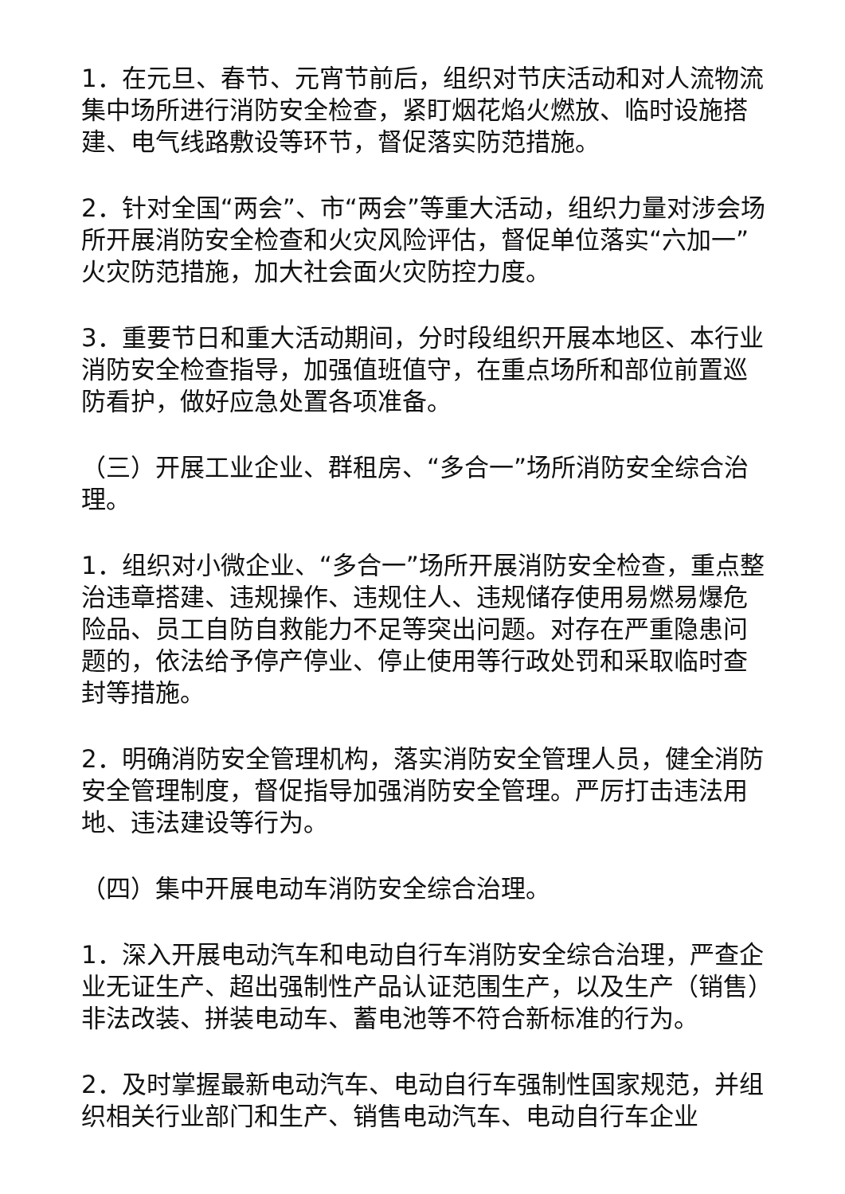1．在元旦、春节、元宵节前后，组织对节庆活动和对人流物流集中场所进行消防安全检查，紧盯烟花焰火燃放、临时设施搭建、电气线路敷设等环节，督促落实防范措施。
2．针对全国“两会”、市“两会”等重大活动，组织力量对涉会场所开展消防安全检查和火灾风险评估，督促单位落实“六加一”火灾防范措施，加大社会面火灾防控力度。
3．重要节日和重大活动期间，分时段组织开展本地区、本行业消防安全检查指导，加强值班值守，在重点场所和部位前置巡防看护，做好应急处置各项准备。
（三）开展工业企业、群租房、“多合一”场所消防安全综合治理。
1．组织对小微企业、“多合一”场所开展消防安全检查，重点整治违章搭建、违规操作、违规住人、违规储存使用易燃易爆危险品、员工自防自救能力不足等突出问题。对存在严重隐患问题的，依法给予停产停业、停止使用等行政处罚和采取临时查封等措施。
2．明确消防安全管理机构，落实消防安全管理人员，健全消防安全管理制度，督促指导加强消防安全管理。严厉打击违法用地、违法建设等行为。
（四）集中开展电动车消防安全综合治理。
1．深入开展电动汽车和电动自行车消防安全综合治理，严查企业无证生产、超出强制性产品认证范围生产，以及生产（销售）非法改装、拼装电动车、蓄电池等不符合新标准的行为。
2．及时掌握最新电动汽车、电动自行车强制性国家规范，并组织相关行业部门和生产、销售电动汽车、电动自行车企业